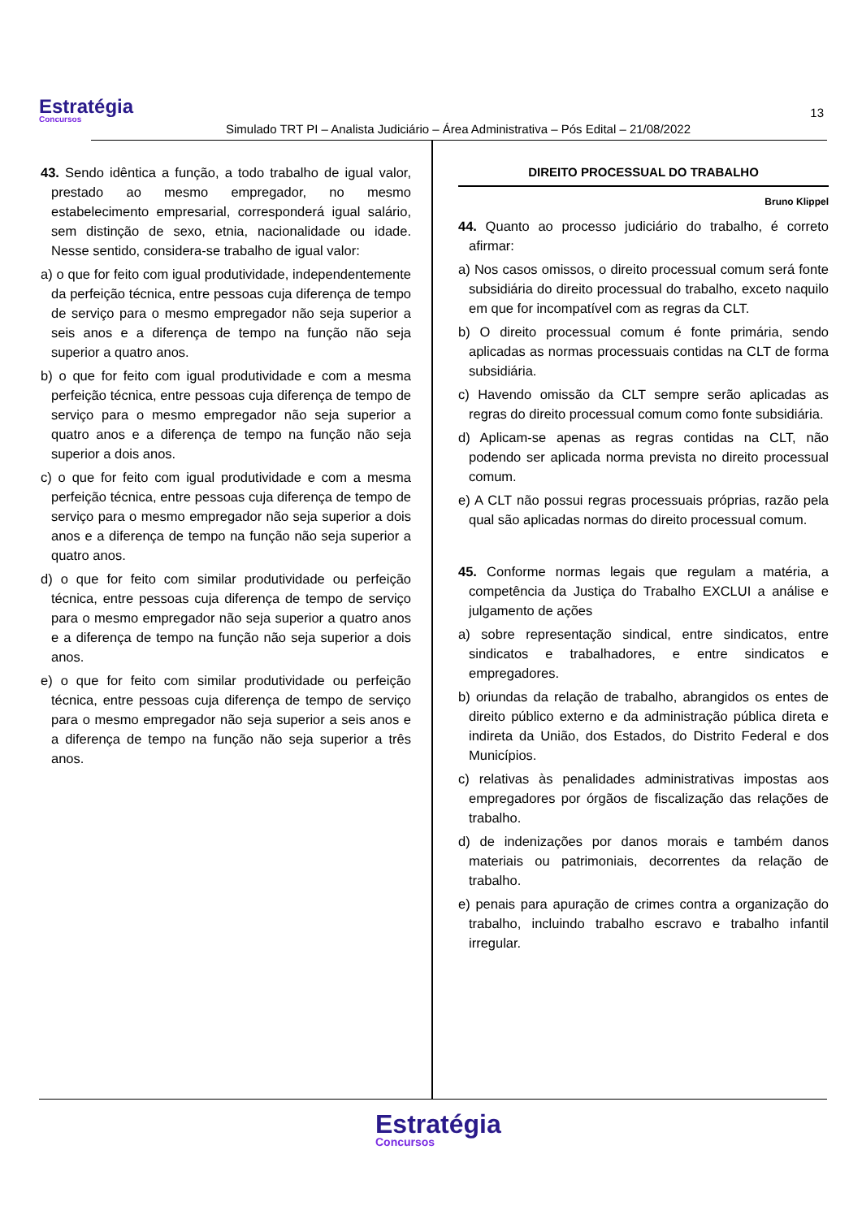Estratégia
Concursos
Simulado TRT PI – Analista Judiciário – Área Administrativa – Pós Edital – 21/08/2022
13
43. Sendo idêntica a função, a todo trabalho de igual valor, prestado ao mesmo empregador, no mesmo estabelecimento empresarial, corresponderá igual salário, sem distinção de sexo, etnia, nacionalidade ou idade. Nesse sentido, considera-se trabalho de igual valor:
a) o que for feito com igual produtividade, independentemente da perfeição técnica, entre pessoas cuja diferença de tempo de serviço para o mesmo empregador não seja superior a seis anos e a diferença de tempo na função não seja superior a quatro anos.
b) o que for feito com igual produtividade e com a mesma perfeição técnica, entre pessoas cuja diferença de tempo de serviço para o mesmo empregador não seja superior a quatro anos e a diferença de tempo na função não seja superior a dois anos.
c) o que for feito com igual produtividade e com a mesma perfeição técnica, entre pessoas cuja diferença de tempo de serviço para o mesmo empregador não seja superior a dois anos e a diferença de tempo na função não seja superior a quatro anos.
d) o que for feito com similar produtividade ou perfeição técnica, entre pessoas cuja diferença de tempo de serviço para o mesmo empregador não seja superior a quatro anos e a diferença de tempo na função não seja superior a dois anos.
e) o que for feito com similar produtividade ou perfeição técnica, entre pessoas cuja diferença de tempo de serviço para o mesmo empregador não seja superior a seis anos e a diferença de tempo na função não seja superior a três anos.
DIREITO PROCESSUAL DO TRABALHO
Bruno Klippel
44. Quanto ao processo judiciário do trabalho, é correto afirmar:
a) Nos casos omissos, o direito processual comum será fonte subsidiária do direito processual do trabalho, exceto naquilo em que for incompatível com as regras da CLT.
b) O direito processual comum é fonte primária, sendo aplicadas as normas processuais contidas na CLT de forma subsidiária.
c) Havendo omissão da CLT sempre serão aplicadas as regras do direito processual comum como fonte subsidiária.
d) Aplicam-se apenas as regras contidas na CLT, não podendo ser aplicada norma prevista no direito processual comum.
e) A CLT não possui regras processuais próprias, razão pela qual são aplicadas normas do direito processual comum.
45. Conforme normas legais que regulam a matéria, a competência da Justiça do Trabalho EXCLUI a análise e julgamento de ações
a) sobre representação sindical, entre sindicatos, entre sindicatos e trabalhadores, e entre sindicatos e empregadores.
b) oriundas da relação de trabalho, abrangidos os entes de direito público externo e da administração pública direta e indireta da União, dos Estados, do Distrito Federal e dos Municípios.
c) relativas às penalidades administrativas impostas aos empregadores por órgãos de fiscalização das relações de trabalho.
d) de indenizações por danos morais e também danos materiais ou patrimoniais, decorrentes da relação de trabalho.
e) penais para apuração de crimes contra a organização do trabalho, incluindo trabalho escravo e trabalho infantil irregular.
Estratégia
Concursos